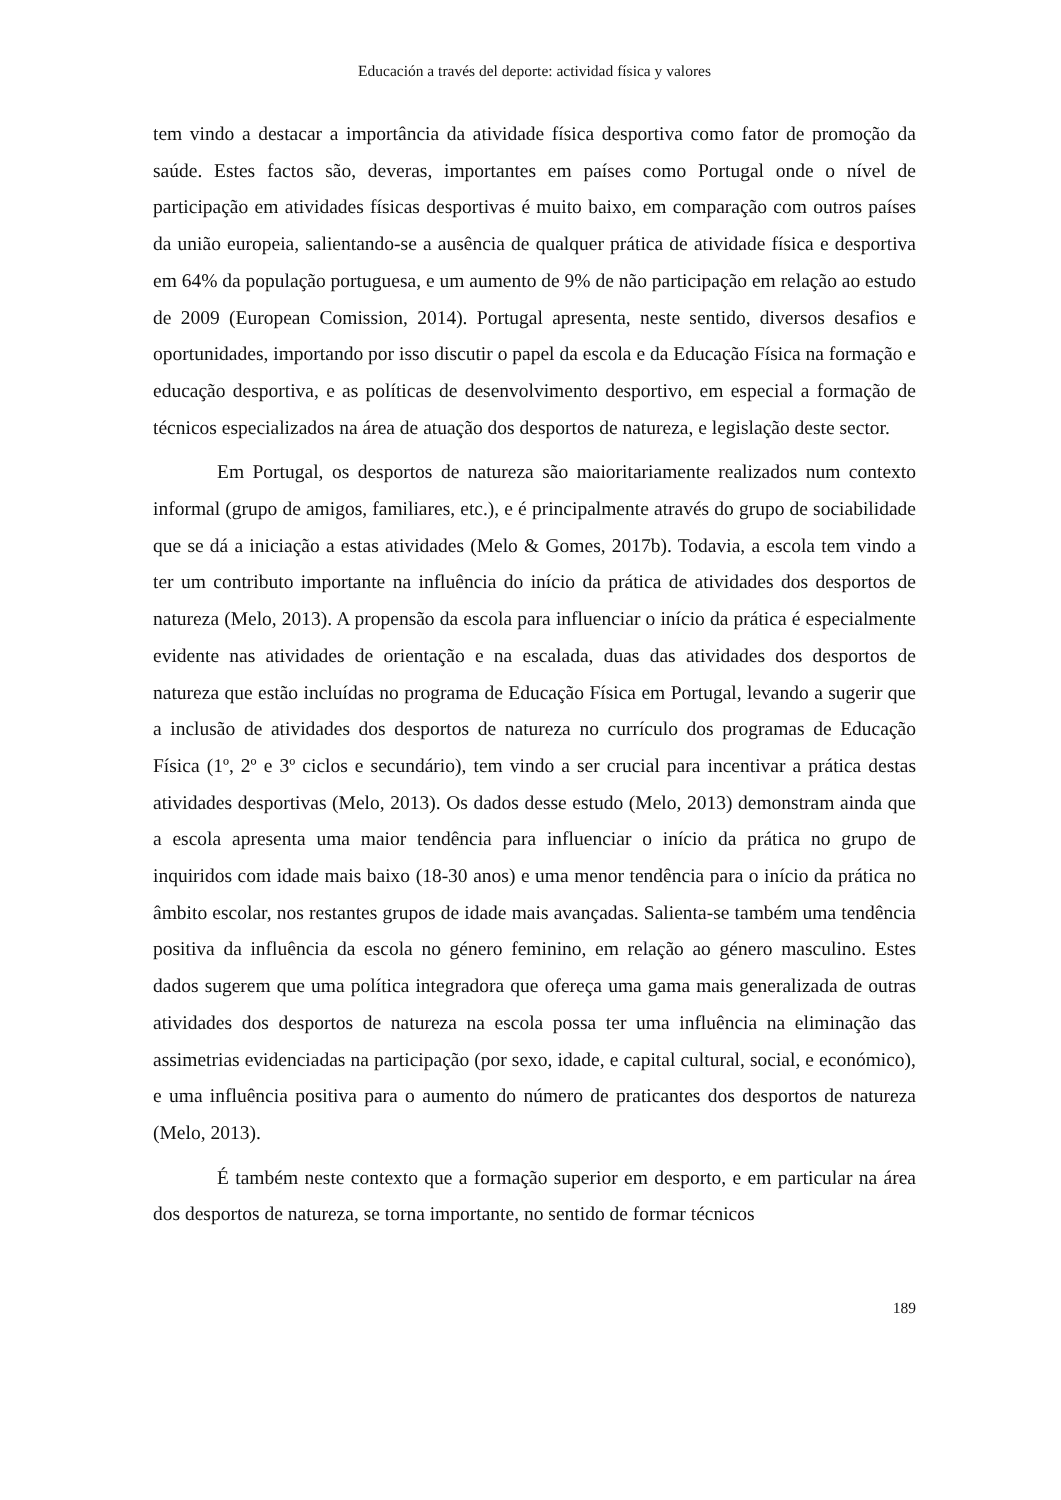Educación a través del deporte: actividad física y valores
tem vindo a destacar a importância da atividade física desportiva como fator de promoção da saúde. Estes factos são, deveras, importantes em países como Portugal onde o nível de participação em atividades físicas desportivas é muito baixo, em comparação com outros países da união europeia, salientando-se a ausência de qualquer prática de atividade física e desportiva em 64% da população portuguesa, e um aumento de 9% de não participação em relação ao estudo de 2009 (European Comission, 2014). Portugal apresenta, neste sentido, diversos desafios e oportunidades, importando por isso discutir o papel da escola e da Educação Física na formação e educação desportiva, e as políticas de desenvolvimento desportivo, em especial a formação de técnicos especializados na área de atuação dos desportos de natureza, e legislação deste sector.
Em Portugal, os desportos de natureza são maioritariamente realizados num contexto informal (grupo de amigos, familiares, etc.), e é principalmente através do grupo de sociabilidade que se dá a iniciação a estas atividades (Melo & Gomes, 2017b). Todavia, a escola tem vindo a ter um contributo importante na influência do início da prática de atividades dos desportos de natureza (Melo, 2013). A propensão da escola para influenciar o início da prática é especialmente evidente nas atividades de orientação e na escalada, duas das atividades dos desportos de natureza que estão incluídas no programa de Educação Física em Portugal, levando a sugerir que a inclusão de atividades dos desportos de natureza no currículo dos programas de Educação Física (1º, 2º e 3º ciclos e secundário), tem vindo a ser crucial para incentivar a prática destas atividades desportivas (Melo, 2013). Os dados desse estudo (Melo, 2013) demonstram ainda que a escola apresenta uma maior tendência para influenciar o início da prática no grupo de inquiridos com idade mais baixo (18-30 anos) e uma menor tendência para o início da prática no âmbito escolar, nos restantes grupos de idade mais avançadas. Salienta-se também uma tendência positiva da influência da escola no género feminino, em relação ao género masculino. Estes dados sugerem que uma política integradora que ofereça uma gama mais generalizada de outras atividades dos desportos de natureza na escola possa ter uma influência na eliminação das assimetrias evidenciadas na participação (por sexo, idade, e capital cultural, social, e económico), e uma influência positiva para o aumento do número de praticantes dos desportos de natureza (Melo, 2013).
É também neste contexto que a formação superior em desporto, e em particular na área dos desportos de natureza, se torna importante, no sentido de formar técnicos
189